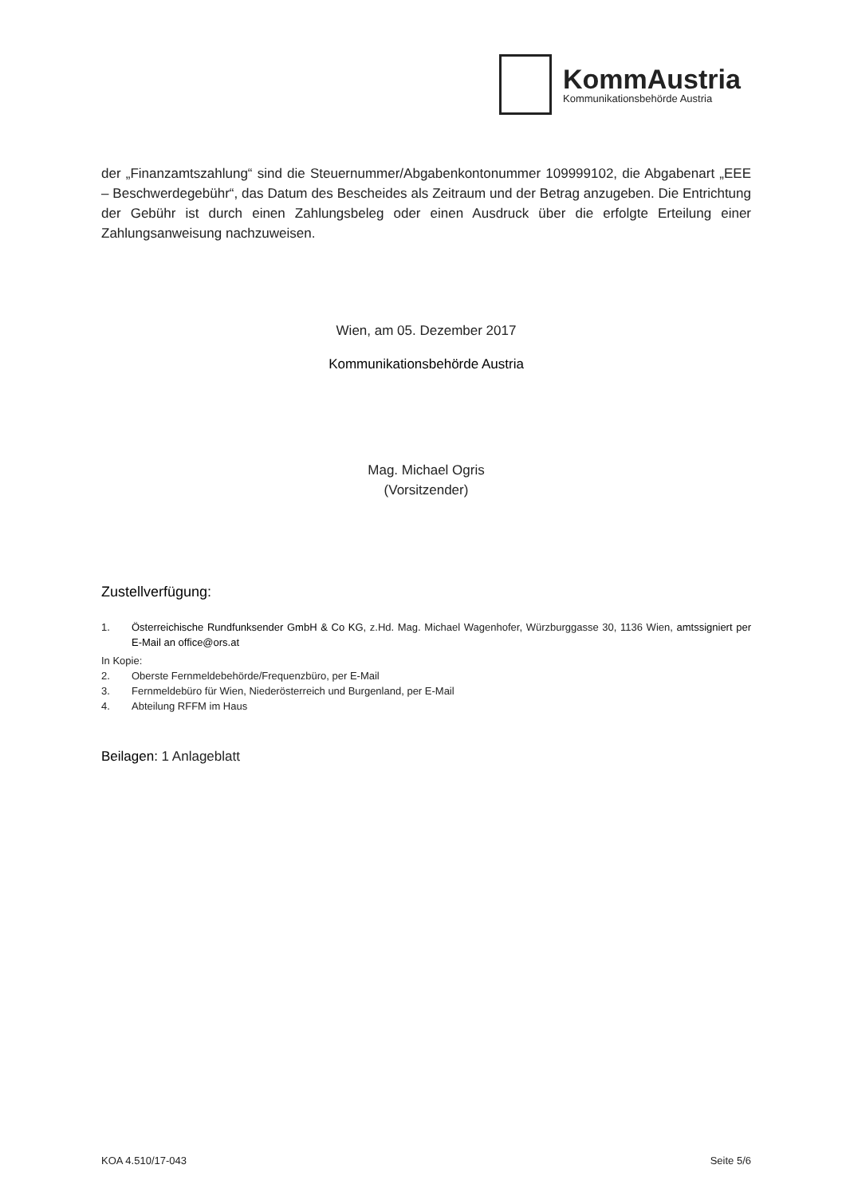KommAustria
Kommunikationsbehörde Austria
der „Finanzamtszahlung“ sind die Steuernummer/Abgabenkontonummer 109999102, die Abgabenart „EEE – Beschwerdegebühr“, das Datum des Bescheides als Zeitraum und der Betrag anzugeben. Die Entrichtung der Gebühr ist durch einen Zahlungsbeleg oder einen Ausdruck über die erfolgte Erteilung einer Zahlungsanweisung nachzuweisen.
Wien, am 05. Dezember 2017
Kommunikationsbehörde Austria
Mag. Michael Ogris
(Vorsitzender)
Zustellverfügung:
1. Österreichische Rundfunksender GmbH & Co KG, z.Hd. Mag. Michael Wagenhofer, Würzburggasse 30, 1136 Wien, amtssigniert per E-Mail an office@ors.at
In Kopie:
2. Oberste Fernmeldebehörde/Frequenzbüro, per E-Mail
3. Fernmeldebüro für Wien, Niederösterreich und Burgenland, per E-Mail
4. Abteilung RFFM im Haus
Beilagen: 1 Anlageblatt
KOA 4.510/17-043 Seite 5/6